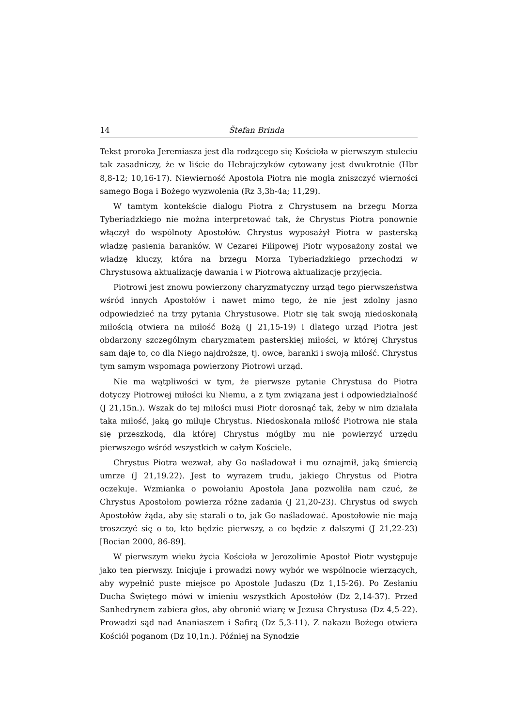14 Štefan Brinda
Tekst proroka Jeremiasza jest dla rodzącego się Kościoła w pierwszym stuleciu tak zasadniczy, że w liście do Hebrajczyków cytowany jest dwukrotnie (Hbr 8,8-12; 10,16-17). Niewierność Apostoła Piotra nie mogła zniszczyć wierności samego Boga i Bożego wyzwolenia (Rz 3,3b-4a; 11,29).
W tamtym kontekście dialogu Piotra z Chrystusem na brzegu Morza Tyberiadzkiego nie można interpretować tak, że Chrystus Piotra ponownie włączył do wspólnoty Apostołów. Chrystus wyposażył Piotra w pasterską władzę pasienia baranków. W Cezarei Filipowej Piotr wyposażony został we władzę kluczy, która na brzegu Morza Tyberiadzkiego przechodzi w Chrystusową aktualizację dawania i w Piotrową aktualizację przyjęcia.
Piotrowi jest znowu powierzony charyzmatyczny urząd tego pierwszeństwa wśród innych Apostołów i nawet mimo tego, że nie jest zdolny jasno odpowiedzieć na trzy pytania Chrystusowe. Piotr się tak swoją niedoskonałą miłością otwiera na miłość Bożą (J 21,15-19) i dlatego urząd Piotra jest obdarzony szczególnym charyzmatem pasterskiej miłości, w której Chrystus sam daje to, co dla Niego najdroższe, tj. owce, baranki i swoją miłość. Chrystus tym samym wspomaga powierzony Piotrowi urząd.
Nie ma wątpliwości w tym, że pierwsze pytanie Chrystusa do Piotra dotyczy Piotrowej miłości ku Niemu, a z tym związana jest i odpowiedzialność (J 21,15n.). Wszak do tej miłości musi Piotr dorosnąć tak, żeby w nim działała taka miłość, jaką go miłuje Chrystus. Niedoskonała miłość Piotrowa nie stała się przeszkodą, dla której Chrystus mógłby mu nie powierzyć urzędu pierwszego wśród wszystkich w całym Kościele.
Chrystus Piotra wezwał, aby Go naśladował i mu oznajmił, jaką śmiercią umrze (J 21,19.22). Jest to wyrazem trudu, jakiego Chrystus od Piotra oczekuje. Wzmianka o powołaniu Apostoła Jana pozwoliła nam czuć, że Chrystus Apostołom powierza różne zadania (J 21,20-23). Chrystus od swych Apostołów żąda, aby się starali o to, jak Go naśladować. Apostołowie nie mają troszczyć się o to, kto będzie pierwszy, a co będzie z dalszymi (J 21,22-23) [Bocian 2000, 86-89].
W pierwszym wieku życia Kościoła w Jerozolimie Apostoł Piotr występuje jako ten pierwszy. Inicjuje i prowadzi nowy wybór we wspólnocie wierzących, aby wypełnić puste miejsce po Apostole Judaszu (Dz 1,15-26). Po Zesłaniu Ducha Świętego mówi w imieniu wszystkich Apostołów (Dz 2,14-37). Przed Sanhedrynem zabiera głos, aby obronić wiarę w Jezusa Chrystusa (Dz 4,5-22). Prowadzi sąd nad Ananiaszem i Safirą (Dz 5,3-11). Z nakazu Bożego otwiera Kościół poganom (Dz 10,1n.). Później na Synodzie